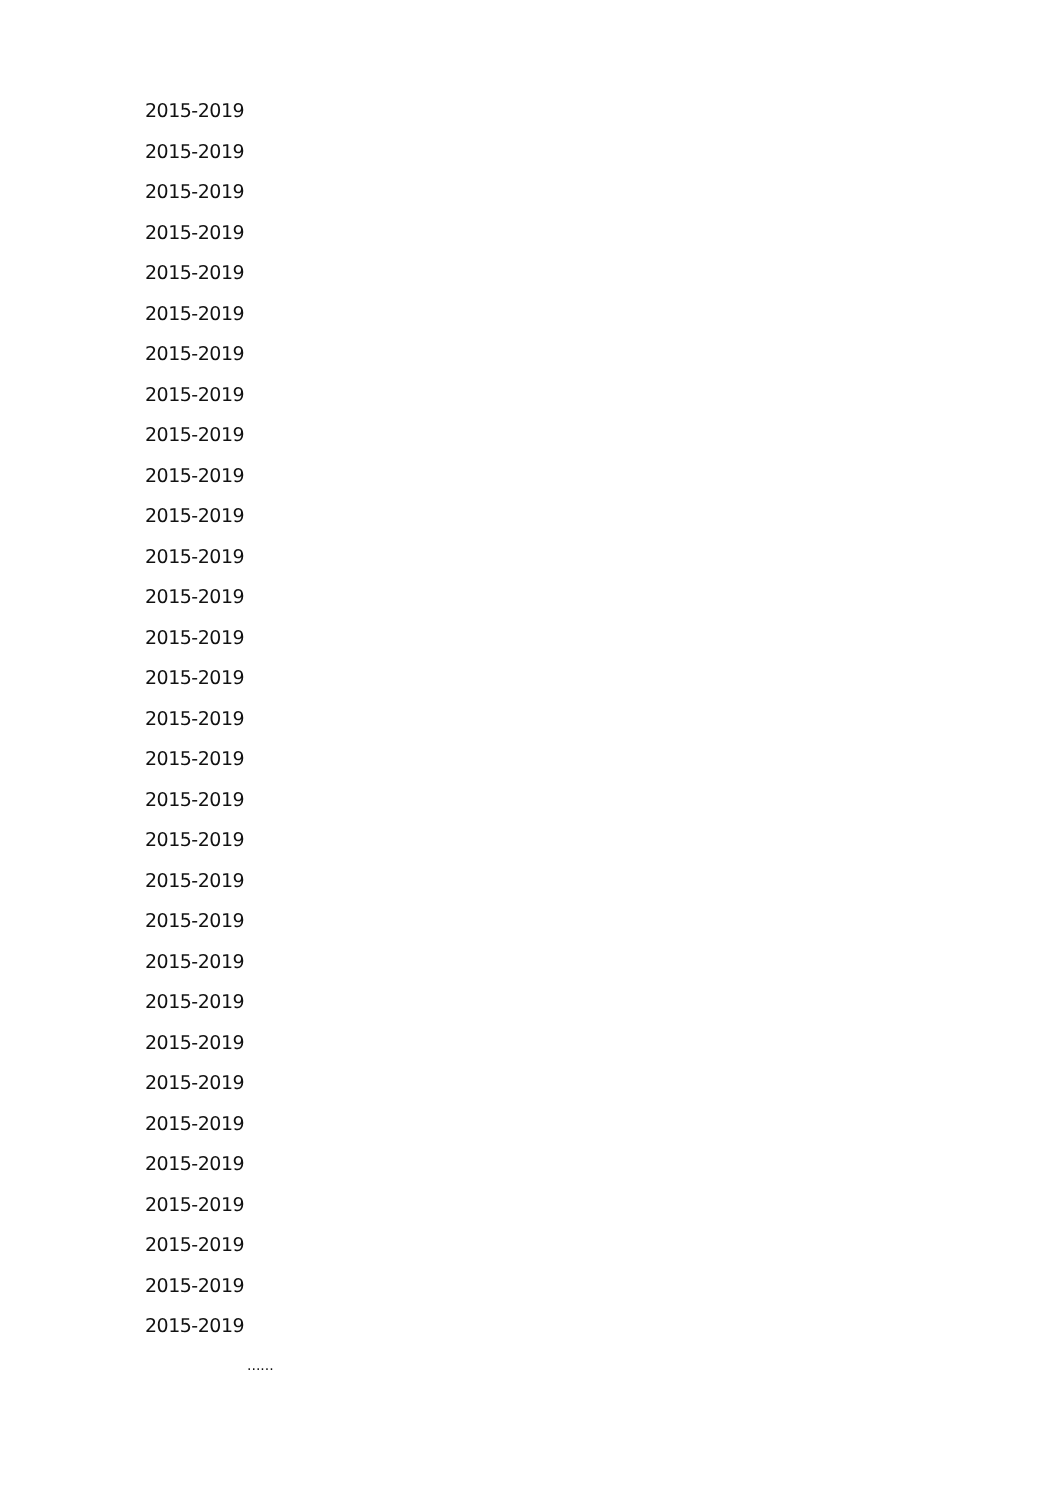2015-2019
2015-2019
2015-2019
2015-2019
2015-2019
2015-2019
2015-2019
2015-2019
2015-2019
2015-2019
2015-2019
2015-2019
2015-2019
2015-2019
2015-2019
2015-2019
2015-2019
2015-2019
2015-2019
2015-2019
2015-2019
2015-2019
2015-2019
2015-2019
2015-2019
2015-2019
2015-2019
2015-2019
2015-2019
2015-2019
2015-2019
......